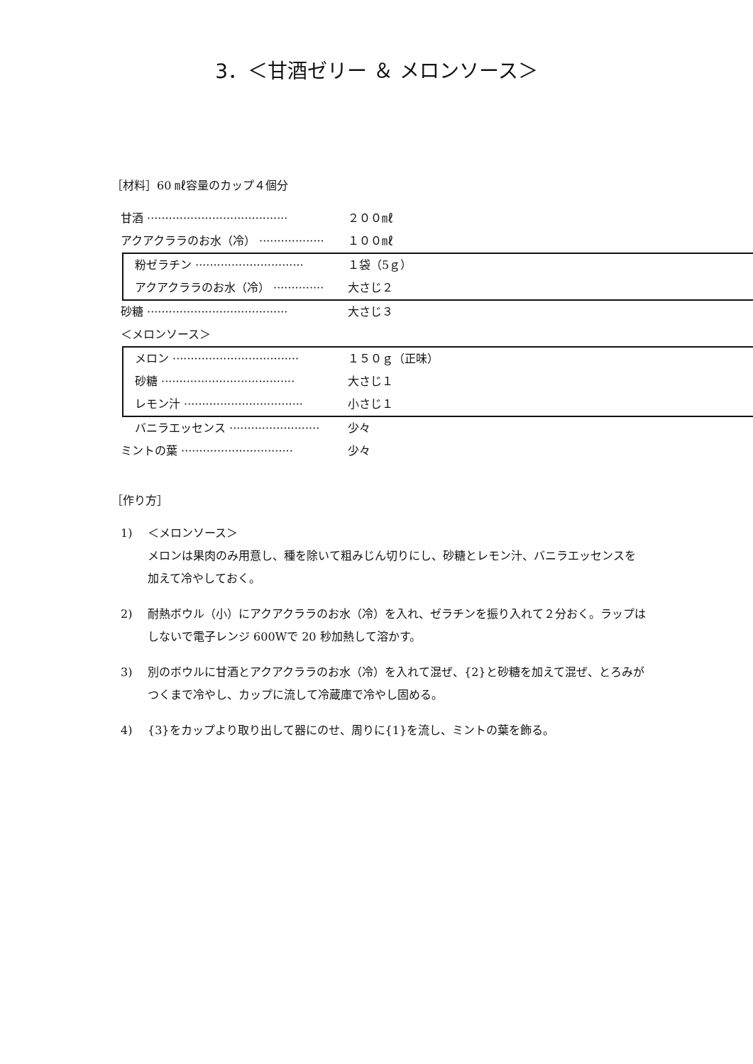3．＜甘酒ゼリー ＆ メロンソース＞
［材料］60 ㎖容量のカップ４個分
甘酒 ······································· ２００㎖
アクアクララのお水（冷） ·················· １００㎖
粉ゼラチン ······························ １袋（5ｇ）
アクアクララのお水（冷） ·············· 大さじ２
砂糖 ······································· 大さじ３
＜メロンソース＞
メロン ··································· １５０ｇ（正味）
砂糖 ····································· 大さじ１
レモン汁 ································· 小さじ１
バニラエッセンス ························· 少々
ミントの葉 ······························· 少々
［作り方］
1) ＜メロンソース＞
メロンは果肉のみ用意し、種を除いて粗みじん切りにし、砂糖とレモン汁、バニラエッセンスを加えて冷やしておく。
2) 耐熱ボウル（小）にアクアクララのお水（冷）を入れ、ゼラチンを振り入れて２分おく。ラップはしないで電子レンジ 600Wで 20 秒加熱して溶かす。
3) 別のボウルに甘酒とアクアクララのお水（冷）を入れて混ぜ、{2}と砂糖を加えて混ぜ、とろみがつくまで冷やし、カップに流して冷蔵庫で冷やし固める。
4) {3}をカップより取り出して器にのせ、周りに{1}を流し、ミントの葉を飾る。